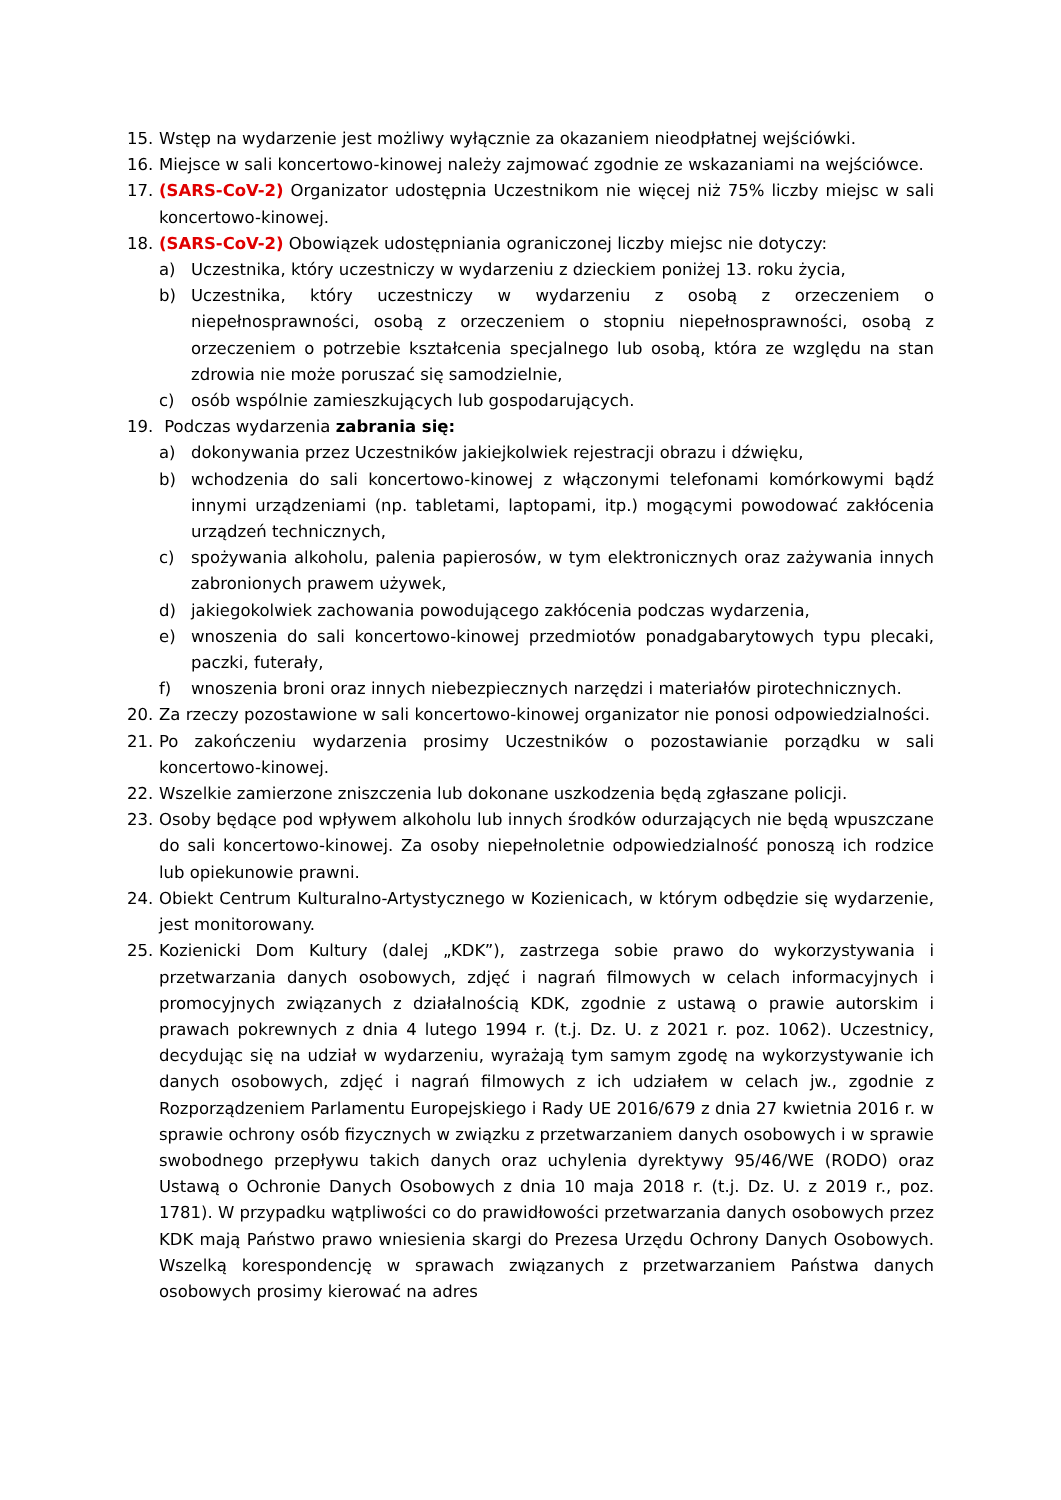15. Wstęp na wydarzenie jest możliwy wyłącznie za okazaniem nieodpłatnej wejściówki.
16. Miejsce w sali koncertowo-kinowej należy zajmować zgodnie ze wskazaniami na wejściówce.
17. (SARS-CoV-2) Organizator udostępnia Uczestnikom nie więcej niż 75% liczby miejsc w sali koncertowo-kinowej.
18. (SARS-CoV-2) Obowiązek udostępniania ograniczonej liczby miejsc nie dotyczy:
a) Uczestnika, który uczestniczy w wydarzeniu z dzieckiem poniżej 13. roku życia,
b) Uczestnika, który uczestniczy w wydarzeniu z osobą z orzeczeniem o niepełnosprawności, osobą z orzeczeniem o stopniu niepełnosprawności, osobą z orzeczeniem o potrzebie kształcenia specjalnego lub osobą, która ze względu na stan zdrowia nie może poruszać się samodzielnie,
c) osób wspólnie zamieszkujących lub gospodarujących.
19. Podczas wydarzenia zabrania się:
a) dokonywania przez Uczestników jakiejkolwiek rejestracji obrazu i dźwięku,
b) wchodzenia do sali koncertowo-kinowej z włączonymi telefonami komórkowymi bądź innymi urządzeniami (np. tabletami, laptopami, itp.) mogącymi powodować zakłócenia urządzeń technicznych,
c) spożywania alkoholu, palenia papierosów, w tym elektronicznych oraz zażywania innych zabronionych prawem używek,
d) jakiegokolwiek zachowania powodującego zakłócenia podczas wydarzenia,
e) wnoszenia do sali koncertowo-kinowej przedmiotów ponadgabarytowych typu plecaki, paczki, futerały,
f) wnoszenia broni oraz innych niebezpiecznych narzędzi i materiałów pirotechnicznych.
20. Za rzeczy pozostawione w sali koncertowo-kinowej organizator nie ponosi odpowiedzialności.
21. Po zakończeniu wydarzenia prosimy Uczestników o pozostawianie porządku w sali koncertowo-kinowej.
22. Wszelkie zamierzone zniszczenia lub dokonane uszkodzenia będą zgłaszane policji.
23. Osoby będące pod wpływem alkoholu lub innych środków odurzających nie będą wpuszczane do sali koncertowo-kinowej. Za osoby niepełnoletnie odpowiedzialność ponoszą ich rodzice lub opiekunowie prawni.
24. Obiekt Centrum Kulturalno-Artystycznego w Kozienicach, w którym odbędzie się wydarzenie, jest monitorowany.
25. Kozienicki Dom Kultury (dalej „KDK”), zastrzega sobie prawo do wykorzystywania i przetwarzania danych osobowych, zdjęć i nagrań filmowych w celach informacyjnych i promocyjnych związanych z działalnością KDK, zgodnie z ustawą o prawie autorskim i prawach pokrewnych z dnia 4 lutego 1994 r. (t.j. Dz. U. z 2021 r. poz. 1062). Uczestnicy, decydując się na udział w wydarzeniu, wyrażają tym samym zgodę na wykorzystywanie ich danych osobowych, zdjęć i nagrań filmowych z ich udziałem w celach jw., zgodnie z Rozporządzeniem Parlamentu Europejskiego i Rady UE 2016/679 z dnia 27 kwietnia 2016 r. w sprawie ochrony osób fizycznych w związku z przetwarzaniem danych osobowych i w sprawie swobodnego przepływu takich danych oraz uchylenia dyrektywy 95/46/WE (RODO) oraz Ustawą o Ochronie Danych Osobowych z dnia 10 maja 2018 r. (t.j. Dz. U. z 2019 r., poz. 1781). W przypadku wątpliwości co do prawidłowości przetwarzania danych osobowych przez KDK mają Państwo prawo wniesienia skargi do Prezesa Urzędu Ochrony Danych Osobowych. Wszelką korespondencję w sprawach związanych z przetwarzaniem Państwa danych osobowych prosimy kierować na adres